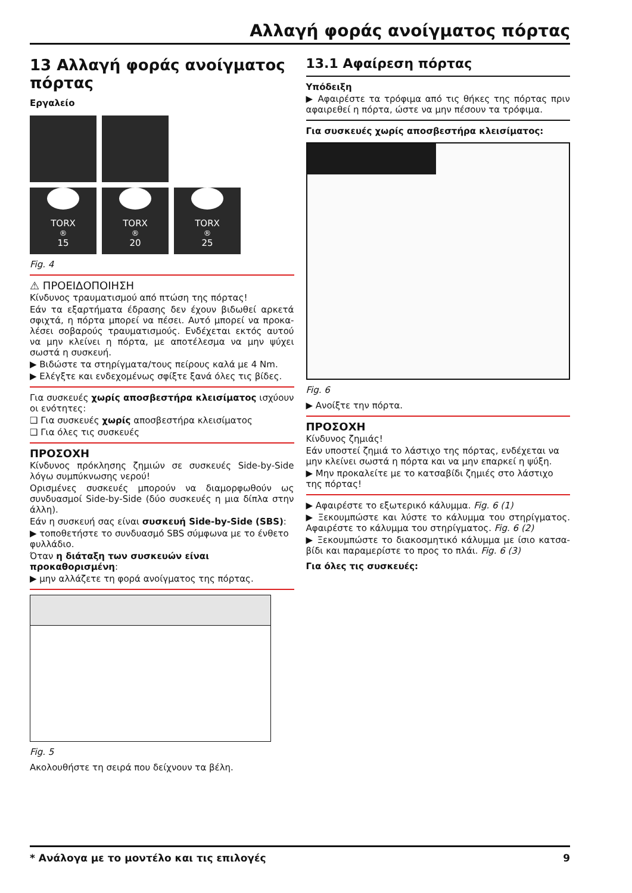Αλλαγή φοράς ανοίγματος πόρτας
13 Αλλαγή φοράς ανοίγματος πόρτας
Εργαλείο
TORX<sup>®</sup> 15
TORX<sup>®</sup> 20
TORX<sup>®</sup> 25
Fig. 4
⚠ ΠΡΟΕΙΔΟΠΟΙΗΣΗ
Κίνδυνος τραυματισμού από πτώση της πόρτας!
Εάν τα εξαρτήματα έδρασης δεν έχουν βιδωθεί αρκετά σφιχτά, η πόρτα μπορεί να πέσει. Αυτό μπορεί να προκα-λέσει σοβαρούς τραυματισμούς. Ενδέχεται εκτός αυτού να μην κλείνει η πόρτα, με αποτέλεσμα να μην ψύχει σωστά η συσκευή.
▶ Βιδώστε τα στηρίγματα/τους πείρους καλά με 4 Nm.
▶ Ελέγξτε και ενδεχομένως σφίξτε ξανά όλες τις βίδες.
Για συσκευές χωρίς αποσβεστήρα κλεισίματος ισχύουν οι ενότητες:
❑ Για συσκευές χωρίς αποσβεστήρα κλεισίματος
❑ Για όλες τις συσκευές
ΠΡΟΣΟΧΗ
Κίνδυνος πρόκλησης ζημιών σε συσκευές Side-by-Side λόγω συμπύκνωσης νερού!
Ορισμένες συσκευές μπορούν να διαμορφωθούν ως συνδυασμοί Side-by-Side (δύο συσκευές η μια δίπλα στην άλλη).
Εάν η συσκευή σας είναι συσκευή Side-by-Side (SBS):
▶ τοποθετήστε το συνδυασμό SBS σύμφωνα με το ένθετο φυλλάδιο.
Όταν η διάταξη των συσκευών είναι προκαθορισμένη:
▶ μην αλλάζετε τη φορά ανοίγματος της πόρτας.
Fig. 5
Ακολουθήστε τη σειρά που δείχνουν τα βέλη.
13.1 Αφαίρεση πόρτας
Υπόδειξη
▶ Αφαιρέστε τα τρόφιμα από τις θήκες της πόρτας πριν αφαιρεθεί η πόρτα, ώστε να μην πέσουν τα τρόφιμα.
Για συσκευές χωρίς αποσβεστήρα κλεισίματος:
Fig. 6
▶ Ανοίξτε την πόρτα.
ΠΡΟΣΟΧΗ
Κίνδυνος ζημιάς!
Εάν υποστεί ζημιά το λάστιχο της πόρτας, ενδέχεται να μην κλείνει σωστά η πόρτα και να μην επαρκεί η ψύξη.
▶ Μην προκαλείτε με το κατσαβίδι ζημιές στο λάστιχο της πόρτας!
▶ Αφαιρέστε το εξωτερικό κάλυμμα. Fig. 6 (1)
▶ Ξεκουμπώστε και λύστε το κάλυμμα του στηρίγματος. Αφαιρέστε το κάλυμμα του στηρίγματος. Fig. 6 (2)
▶ Ξεκουμπώστε το διακοσμητικό κάλυμμα με ίσιο κατσα-βίδι και παραμερίστε το προς το πλάι. Fig. 6 (3)
Για όλες τις συσκευές:
* Ανάλογα με το μοντέλο και τις επιλογές 9